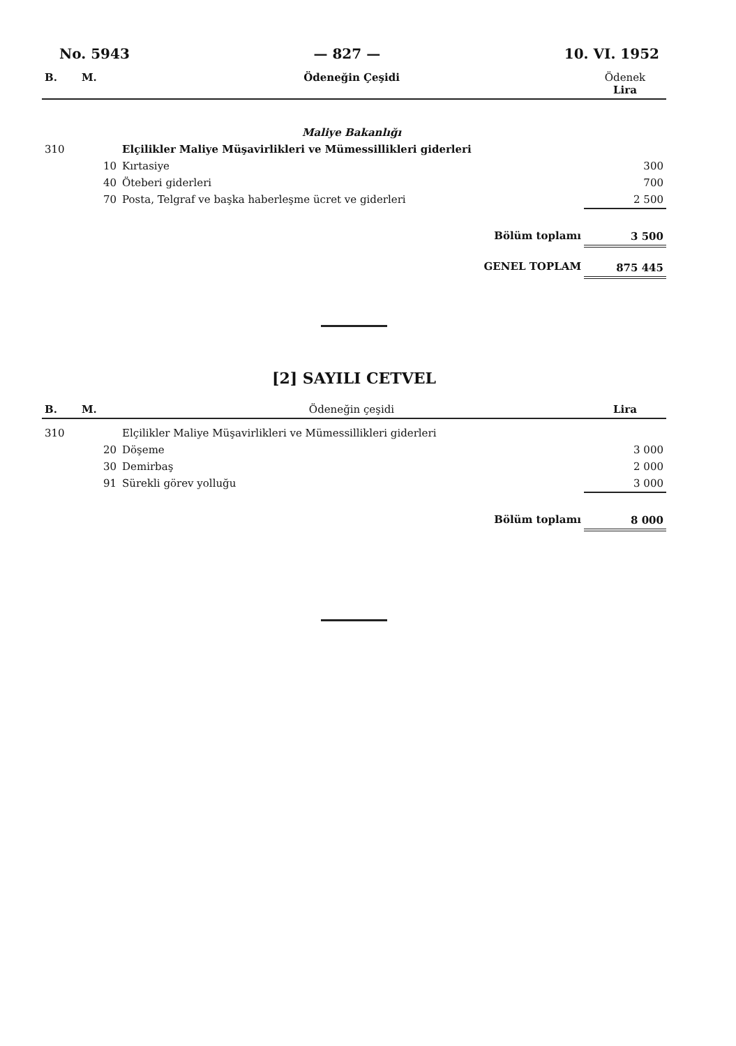No. 5943 — 827 — 10. VI. 1952
| B. | M. | Ödeneğin Çeşidi | Ödenek Lira |
| --- | --- | --- | --- |
| | | Maliye Bakanlığı | |
| 310 | | Elçilikler Maliye Müşavirlikleri ve Mümessillikleri giderleri | |
| | 10 | Kırtasiye | 300 |
| | 40 | Öteberi giderleri | 700 |
| | 70 | Posta, Telgraf ve başka haberleşme ücret ve giderleri | 2 500 |
| | | Bölüm toplamı | 3 500 |
| | | GENEL TOPLAM | 875 445 |
[2] SAYILI CETVEL
| B. | M. | Ödeneğin çeşidi | Lira |
| --- | --- | --- | --- |
| 310 | | Elçilikler Maliye Müşavirlikleri ve Mümessillikleri giderleri | |
| | 20 | Döşeme | 3 000 |
| | 30 | Demirbaş | 2 000 |
| | 91 | Sürekli görev yolluğu | 3 000 |
| | | Bölüm toplamı | 8 000 |